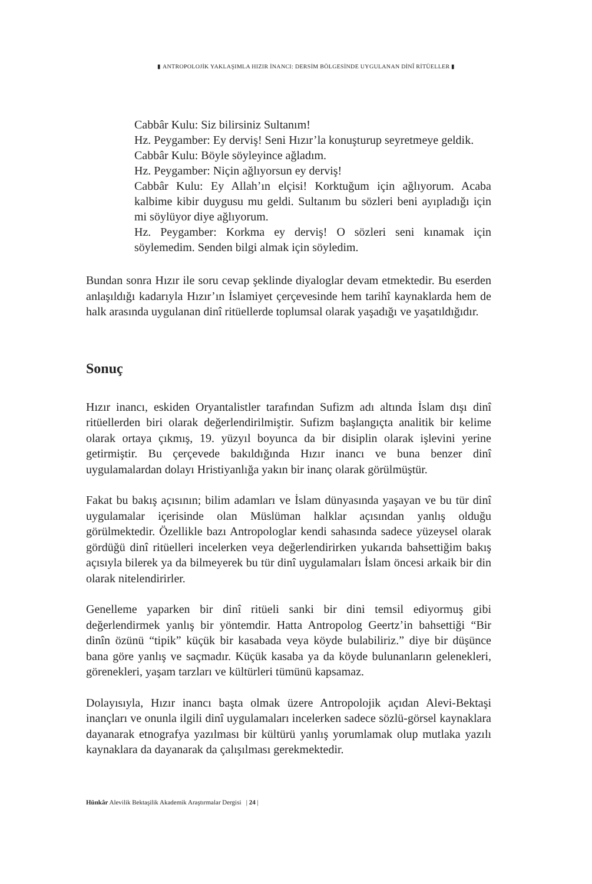▮ ANTROPOLOJİK YAKLAŞIMLA HIZIR İNANCI: DERSİM BÖLGESİNDE UYGULANAN DİNÎ RİTÜELLER ▮
Cabbâr Kulu: Siz bilirsiniz Sultanım!
Hz. Peygamber: Ey derviş! Seni Hızır’la konuşturup seyretmeye geldik.
Cabbâr Kulu: Böyle söyleyince ağladım.
Hz. Peygamber: Niçin ağlıyorsun ey derviş!
Cabbâr Kulu: Ey Allah’ın elçisi! Korktuğum için ağlıyorum. Acaba kalbime kibir duygusu mu geldi. Sultanım bu sözleri beni ayıpladığı için mi söylüyor diye ağlıyorum.
Hz. Peygamber: Korkma ey derviş! O sözleri seni kınamak için söylemedim. Senden bilgi almak için söyledim.
Bundan sonra Hızır ile soru cevap şeklinde diyaloglar devam etmektedir. Bu eserden anlaşıldığı kadarıyla Hızır’ın İslamiyet çerçevesinde hem tarihî kaynaklarda hem de halk arasında uygulanan dinî ritüellerde toplumsal olarak yaşadığı ve yaşatıldığıdır.
Sonuç
Hızır inancı, eskiden Oryantalistler tarafından Sufizm adı altında İslam dışı dinî ritüellerden biri olarak değerlendirilmiştir. Sufizm başlangıçta analitik bir kelime olarak ortaya çıkmış, 19. yüzyıl boyunca da bir disiplin olarak işlevini yerine getirmiştir. Bu çerçevede bakıldığında Hızır inancı ve buna benzer dinî uygulamalardan dolayı Hristiyanlığa yakın bir inanç olarak görülmüştür.
Fakat bu bakış açısının; bilim adamları ve İslam dünyasında yaşayan ve bu tür dinî uygulamalar içerisinde olan Müslüman halklar açısından yanlış olduğu görülmektedir. Özellikle bazı Antropologlar kendi sahasında sadece yüzeysel olarak gördüğü dinî ritüelleri incelerken veya değerlendirirken yukarıda bahsettiğim bakış açısıyla bilerek ya da bilmeyerek bu tür dinî uygulamaları İslam öncesi arkaik bir din olarak nitelendirirler.
Genelleme yaparken bir dinî ritüeli sanki bir dini temsil ediyormuş gibi değerlendirmek yanlış bir yöntemdir. Hatta Antropolog Geertz’in bahsettiği “Bir dinîn özünü “tipik” küçük bir kasabada veya köyde bulabiliriz.” diye bir düşünce bana göre yanlış ve saçmadır. Küçük kasaba ya da köyde bulunanların gelenekleri, görenekleri, yaşam tarzları ve kültürleri tümünü kapsamaz.
Dolayısıyla, Hızır inancı başta olmak üzere Antropolojik açıdan Alevi-Bektaşi inançları ve onunla ilgili dinî uygulamaları incelerken sadece sözlü-görsel kaynaklara dayanarak etnografya yazılması bir kültürü yanlış yorumlamak olup mutlaka yazılı kaynaklara da dayanarak da çalışılması gerekmektedir.
Hünkâr Alevilik Bektaşilik Akademik Araştırmalar Dergisi | 24 |